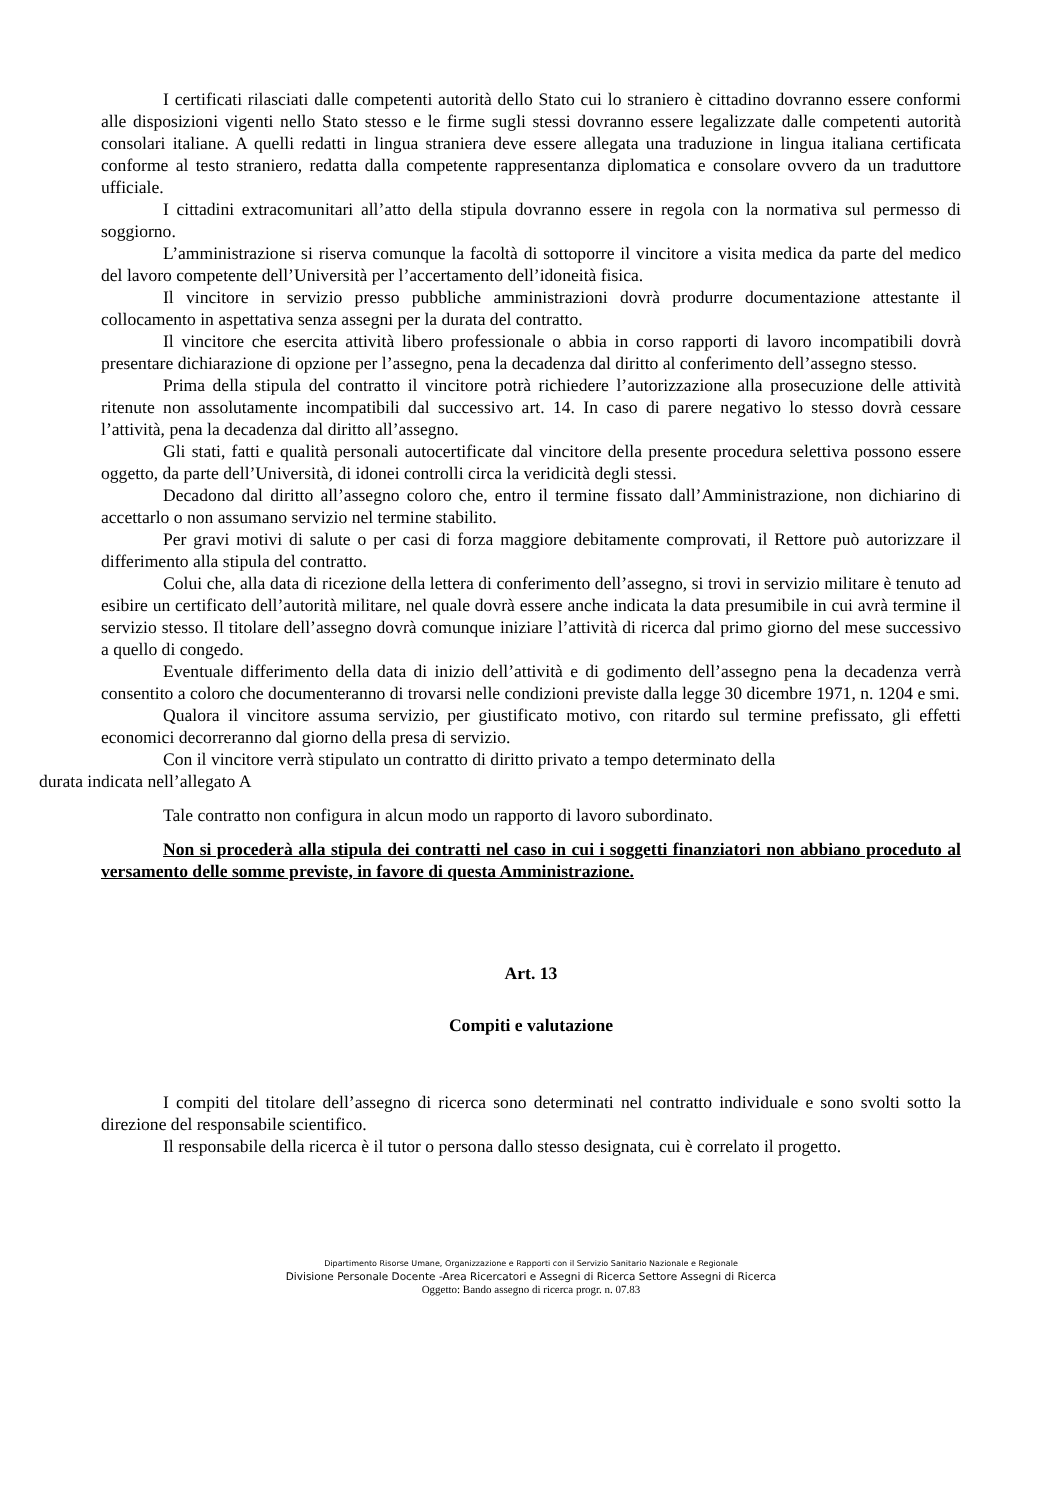I certificati rilasciati dalle competenti autorità dello Stato cui lo straniero è cittadino dovranno essere conformi alle disposizioni vigenti nello Stato stesso e le firme sugli stessi dovranno essere legalizzate dalle competenti autorità consolari italiane. A quelli redatti in lingua straniera deve essere allegata una traduzione in lingua italiana certificata conforme al testo straniero, redatta dalla competente rappresentanza diplomatica e consolare ovvero da un traduttore ufficiale.
I cittadini extracomunitari all’atto della stipula dovranno essere in regola con la normativa sul permesso di soggiorno.
L’amministrazione si riserva comunque la facoltà di sottoporre il vincitore a visita medica da parte del medico del lavoro competente dell’Università per l’accertamento dell’idoneità fisica.
Il vincitore in servizio presso pubbliche amministrazioni dovrà produrre documentazione attestante il collocamento in aspettativa senza assegni per la durata del contratto.
Il vincitore che esercita attività libero professionale o abbia in corso rapporti di lavoro incompatibili dovrà presentare dichiarazione di opzione per l’assegno, pena la decadenza dal diritto al conferimento dell’assegno stesso.
Prima della stipula del contratto il vincitore potrà richiedere l’autorizzazione alla prosecuzione delle attività ritenute non assolutamente incompatibili dal successivo art. 14. In caso di parere negativo lo stesso dovrà cessare l’attività, pena la decadenza dal diritto all’assegno.
Gli stati, fatti e qualità personali autocertificate dal vincitore della presente procedura selettiva possono essere oggetto, da parte dell’Università, di idonei controlli circa la veridicità degli stessi.
Decadono dal diritto all’assegno coloro che, entro il termine fissato dall’Amministrazione, non dichiarino di accettarlo o non assumano servizio nel termine stabilito.
Per gravi motivi di salute o per casi di forza maggiore debitamente comprovati, il Rettore può autorizzare il differimento alla stipula del contratto.
Colui che, alla data di ricezione della lettera di conferimento dell’assegno, si trovi in servizio militare è tenuto ad esibire un certificato dell’autorità militare, nel quale dovrà essere anche indicata la data presumibile in cui avrà termine il servizio stesso. Il titolare dell’assegno dovrà comunque iniziare l’attività di ricerca dal primo giorno del mese successivo a quello di congedo.
Eventuale differimento della data di inizio dell’attività e di godimento dell’assegno pena la decadenza verrà consentito a coloro che documenteranno di trovarsi nelle condizioni previste dalla legge 30 dicembre 1971, n. 1204 e smi.
Qualora il vincitore assuma servizio, per giustificato motivo, con ritardo sul termine prefissato, gli effetti economici decorreranno dal giorno della presa di servizio.
Con il vincitore verrà stipulato un contratto di diritto privato a tempo determinato della
durata indicata nell’allegato A
Tale contratto non configura in alcun modo un rapporto di lavoro subordinato.
Non si procederà alla stipula dei contratti nel caso in cui i soggetti finanziatori non abbiano proceduto al versamento delle somme previste, in favore di questa Amministrazione.
Art. 13
Compiti e valutazione
I compiti del titolare dell’assegno di ricerca sono determinati nel contratto individuale e sono svolti sotto la direzione del responsabile scientifico.
Il responsabile della ricerca è il tutor o persona dallo stesso designata, cui è correlato il progetto.
Dipartimento Risorse Umane, Organizzazione e Rapporti con il Servizio Sanitario Nazionale e Regionale
Divisione Personale Docente -Area Ricercatori e Assegni di Ricerca Settore Assegni di Ricerca
Oggetto: Bando assegno di ricerca progr. n. 07.83